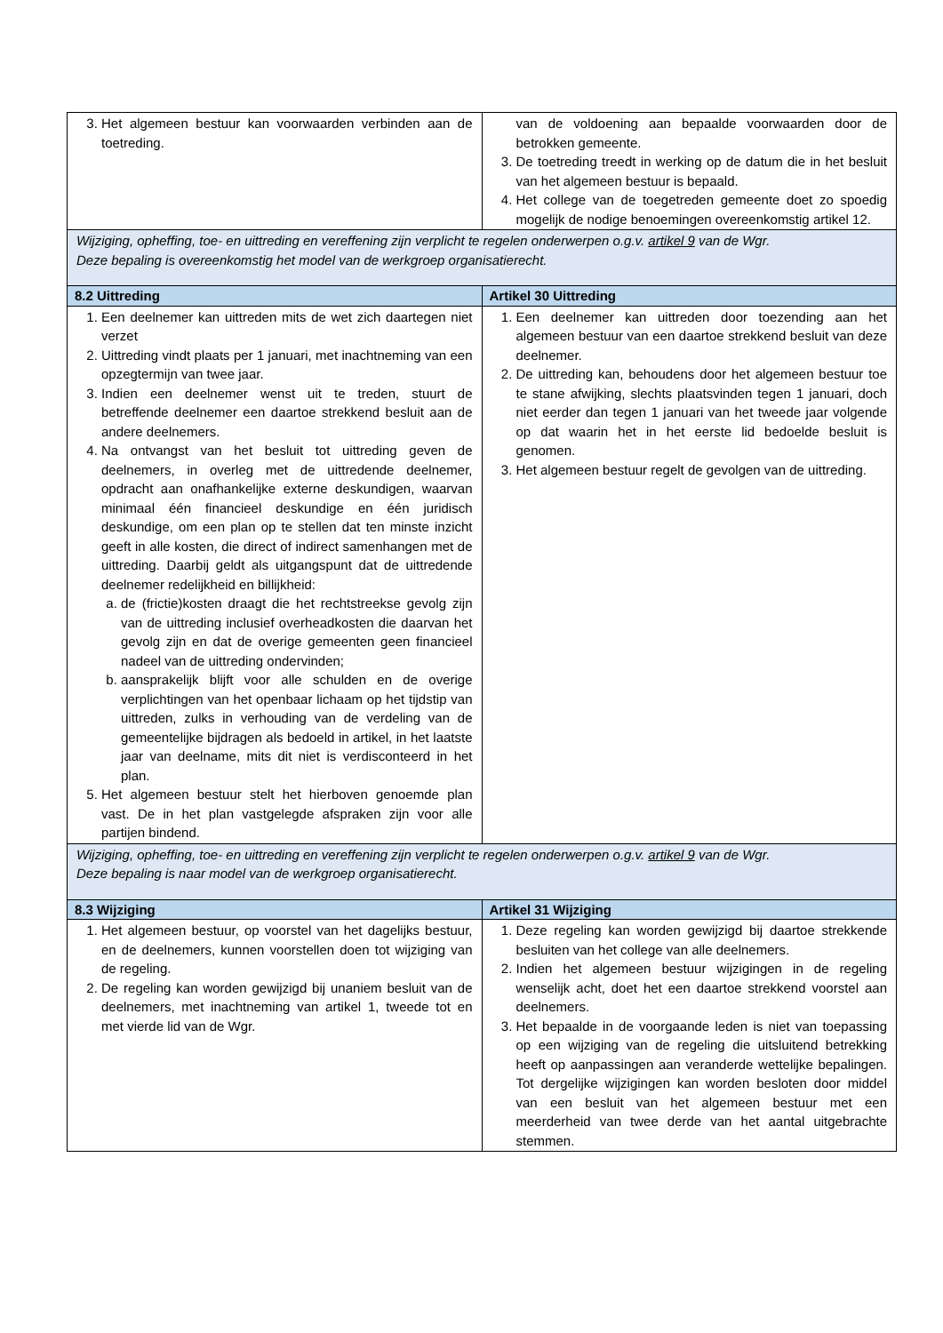| 3. Het algemeen bestuur kan voorwaarden verbinden aan de toetreding. | van de voldoening aan bepaalde voorwaarden door de betrokken gemeente. 3. De toetreding treedt in werking op de datum die in het besluit van het algemeen bestuur is bepaald. 4. Het college van de toegetreden gemeente doet zo spoedig mogelijk de nodige benoemingen overeenkomstig artikel 12. |
| Wijziging, opheffing, toe- en uittreding en vereffening zijn verplicht te regelen onderwerpen o.g.v. artikel 9 van de Wgr. Deze bepaling is overeenkomstig het model van de werkgroep organisatierecht. | |
| 8.2 Uittreding | Artikel 30 Uittreding |
| 1. Een deelnemer kan uittreden mits de wet zich daartegen niet verzet 2. Uittreding vindt plaats per 1 januari, met inachtneming van een opzegtermijn van twee jaar. 3. Indien een deelnemer wenst uit te treden, stuurt de betreffende deelnemer een daartoe strekkend besluit aan de andere deelnemers. 4. Na ontvangst van het besluit tot uittreding geven de deelnemers, in overleg met de uittredende deelnemer, opdracht aan onafhankelijke externe deskundigen, waarvan minimaal één financieel deskundige en één juridisch deskundige, om een plan op te stellen dat ten minste inzicht geeft in alle kosten, die direct of indirect samenhangen met de uittreding. Daarbij geldt als uitgangspunt dat de uittredende deelnemer redelijkheid en billijkheid: a. de (frictie)kosten draagt die het rechtstreekse gevolg zijn van de uittreding inclusief overheadkosten die daarvan het gevolg zijn en dat de overige gemeenten geen financieel nadeel van de uittreding ondervinden; b. aansprakelijk blijft voor alle schulden en de overige verplichtingen van het openbaar lichaam op het tijdstip van uittreden, zulks in verhouding van de verdeling van de gemeentelijke bijdragen als bedoeld in artikel, in het laatste jaar van deelname, mits dit niet is verdisconteerd in het plan. 5. Het algemeen bestuur stelt het hierboven genoemde plan vast. De in het plan vastgelegde afspraken zijn voor alle partijen bindend. | 1. Een deelnemer kan uittreden door toezending aan het algemeen bestuur van een daartoe strekkend besluit van deze deelnemer. 2. De uittreding kan, behoudens door het algemeen bestuur toe te stane afwijking, slechts plaatsvinden tegen 1 januari, doch niet eerder dan tegen 1 januari van het tweede jaar volgende op dat waarin het in het eerste lid bedoelde besluit is genomen. 3. Het algemeen bestuur regelt de gevolgen van de uittreding. |
| Wijziging, opheffing, toe- en uittreding en vereffening zijn verplicht te regelen onderwerpen o.g.v. artikel 9 van de Wgr. Deze bepaling is naar model van de werkgroep organisatierecht. | |
| 8.3 Wijziging | Artikel 31 Wijziging |
| 1. Het algemeen bestuur, op voorstel van het dagelijks bestuur, en de deelnemers, kunnen voorstellen doen tot wijziging van de regeling. 2. De regeling kan worden gewijzigd bij unaniem besluit van de deelnemers, met inachtneming van artikel 1, tweede tot en met vierde lid van de Wgr. | 1. Deze regeling kan worden gewijzigd bij daartoe strekkende besluiten van het college van alle deelnemers. 2. Indien het algemeen bestuur wijzigingen in de regeling wenselijk acht, doet het een daartoe strekkend voorstel aan deelnemers. 3. Het bepaalde in de voorgaande leden is niet van toepassing op een wijziging van de regeling die uitsluitend betrekking heeft op aanpassingen aan veranderde wettelijke bepalingen. Tot dergelijke wijzigingen kan worden besloten door middel van een besluit van het algemeen bestuur met een meerderheid van twee derde van het aantal uitgebrachte stemmen. |